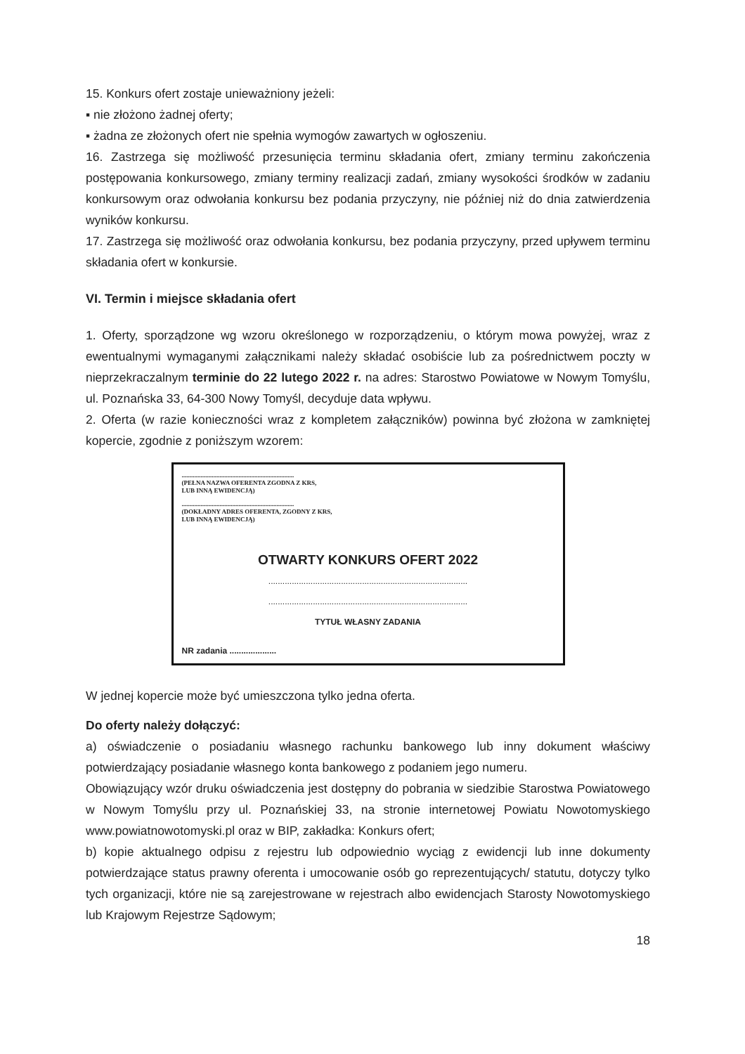15. Konkurs ofert zostaje unieważniony jeżeli:
▪ nie złożono żadnej oferty;
▪ żadna ze złożonych ofert nie spełnia wymogów zawartych w ogłoszeniu.
16. Zastrzega się możliwość przesunięcia terminu składania ofert, zmiany terminu zakończenia postępowania konkursowego, zmiany terminy realizacji zadań, zmiany wysokości środków w zadaniu konkursowym oraz odwołania konkursu bez podania przyczyny, nie później niż do dnia zatwierdzenia wyników konkursu.
17. Zastrzega się możliwość oraz odwołania konkursu, bez podania przyczyny, przed upływem terminu składania ofert w konkursie.
VI. Termin i miejsce składania ofert
1. Oferty, sporządzone wg wzoru określonego w rozporządzeniu, o którym mowa powyżej, wraz z ewentualnymi wymaganymi załącznikami należy składać osobiście lub za pośrednictwem poczty w nieprzekraczalnym terminie do 22 lutego 2022 r. na adres: Starostwo Powiatowe w Nowym Tomyślu, ul. Poznańska 33, 64-300 Nowy Tomyśl, decyduje data wpływu.
2. Oferta (w razie konieczności wraz z kompletem załączników) powinna być złożona w zamkniętej kopercie, zgodnie z poniższym wzorem:
.......................................................................
(PEŁNA NAZWA OFERENTA ZGODNA Z KRS,
LUB INNĄ EWIDENCJĄ)
.......................................................................
(DOKŁADNY ADRES OFERENTA, ZGODNY Z KRS,
LUB INNĄ EWIDENCJĄ)
OTWARTY KONKURS OFERT 2022
.....................................................................................
.....................................................................................
TYTUŁ WŁASNY ZADANIA
NR zadania ....................
W jednej kopercie może być umieszczona tylko jedna oferta.
Do oferty należy dołączyć:
a) oświadczenie o posiadaniu własnego rachunku bankowego lub inny dokument właściwy potwierdzający posiadanie własnego konta bankowego z podaniem jego numeru.
Obowiązujący wzór druku oświadczenia jest dostępny do pobrania w siedzibie Starostwa Powiatowego w Nowym Tomyślu przy ul. Poznańskiej 33, na stronie internetowej Powiatu Nowotomyskiego www.powiatnowotomyski.pl oraz w BIP, zakładka: Konkurs ofert;
b) kopie aktualnego odpisu z rejestru lub odpowiednio wyciąg z ewidencji lub inne dokumenty potwierdzające status prawny oferenta i umocowanie osób go reprezentujących/ statutu, dotyczy tylko tych organizacji, które nie są zarejestrowane w rejestrach albo ewidencjach Starosty Nowotomyskiego lub Krajowym Rejestrze Sądowym;
18